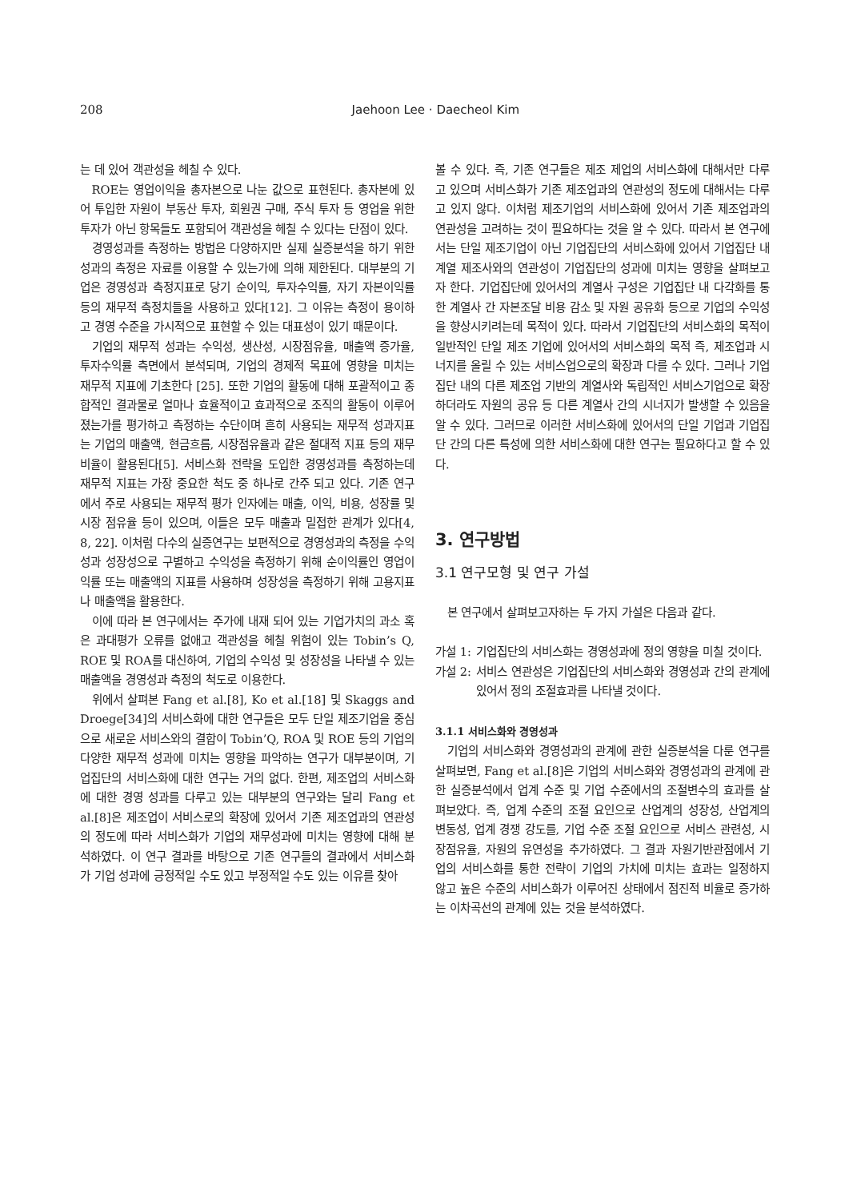208
Jaehoon Lee · Daecheol Kim
는 데 있어 객관성을 헤칠 수 있다.
ROE는 영업이익을 총자본으로 나눈 값으로 표현된다. 총자본에 있어 투입한 자원이 부동산 투자, 회원권 구매, 주식 투자 등 영업을 위한 투자가 아닌 항목들도 포함되어 객관성을 헤칠 수 있다는 단점이 있다.
경영성과를 측정하는 방법은 다양하지만 실제 실증분석을 하기 위한 성과의 측정은 자료를 이용할 수 있는가에 의해 제한된다. 대부분의 기업은 경영성과 측정지표로 당기 순이익, 투자수익률, 자기 자본이익률 등의 재무적 측정치들을 사용하고 있다[12]. 그 이유는 측정이 용이하고 경영 수준을 가시적으로 표현할 수 있는 대표성이 있기 때문이다.
기업의 재무적 성과는 수익성, 생산성, 시장점유율, 매출액 증가율, 투자수익률 측면에서 분석되며, 기업의 경제적 목표에 영향을 미치는 재무적 지표에 기초한다 [25]. 또한 기업의 활동에 대해 포괄적이고 종합적인 결과물로 얼마나 효율적이고 효과적으로 조직의 활동이 이루어졌는가를 평가하고 측정하는 수단이며 흔히 사용되는 재무적 성과지표는 기업의 매출액, 현금흐름, 시장점유율과 같은 절대적 지표 등의 재무비율이 활용된다[5]. 서비스화 전략을 도입한 경영성과를 측정하는데 재무적 지표는 가장 중요한 척도 중 하나로 간주 되고 있다. 기존 연구에서 주로 사용되는 재무적 평가 인자에는 매출, 이익, 비용, 성장률 및 시장 점유율 등이 있으며, 이들은 모두 매출과 밀접한 관계가 있다[4, 8, 22]. 이처럼 다수의 실증연구는 보편적으로 경영성과의 측정을 수익성과 성장성으로 구별하고 수익성을 측정하기 위해 순이익률인 영업이익률 또는 매출액의 지표를 사용하며 성장성을 측정하기 위해 고용지표나 매출액을 활용한다.
이에 따라 본 연구에서는 주가에 내재 되어 있는 기업가치의 과소 혹은 과대평가 오류를 없애고 객관성을 헤칠 위험이 있는 Tobin’s Q, ROE 및 ROA를 대신하여, 기업의 수익성 및 성장성을 나타낼 수 있는 매출액을 경영성과 측정의 척도로 이용한다.
위에서 살펴본 Fang et al.[8], Ko et al.[18] 및 Skaggs and Droege[34]의 서비스화에 대한 연구들은 모두 단일 제조기업을 중심으로 새로운 서비스와의 결합이 Tobin’Q, ROA 및 ROE 등의 기업의 다양한 재무적 성과에 미치는 영향을 파악하는 연구가 대부분이며, 기업집단의 서비스화에 대한 연구는 거의 없다. 한편, 제조업의 서비스화에 대한 경영 성과를 다루고 있는 대부분의 연구와는 달리 Fang et al.[8]은 제조업이 서비스로의 확장에 있어서 기존 제조업과의 연관성의 정도에 따라 서비스화가 기업의 재무성과에 미치는 영향에 대해 분석하였다. 이 연구 결과를 바탕으로 기존 연구들의 결과에서 서비스화가 기업 성과에 긍정적일 수도 있고 부정적일 수도 있는 이유를 찾아
볼 수 있다. 즉, 기존 연구들은 제조 제업의 서비스화에 대해서만 다루고 있으며 서비스화가 기존 제조업과의 연관성의 정도에 대해서는 다루고 있지 않다. 이처럼 제조기업의 서비스화에 있어서 기존 제조업과의 연관성을 고려하는 것이 필요하다는 것을 알 수 있다. 따라서 본 연구에서는 단일 제조기업이 아닌 기업집단의 서비스화에 있어서 기업집단 내 계열 제조사와의 연관성이 기업집단의 성과에 미치는 영향을 살펴보고자 한다. 기업집단에 있어서의 계열사 구성은 기업집단 내 다각화를 통한 계열사 간 자본조달 비용 감소 및 자원 공유화 등으로 기업의 수익성을 향상시키려는데 목적이 있다. 따라서 기업집단의 서비스화의 목적이 일반적인 단일 제조 기업에 있어서의 서비스화의 목적 즉, 제조업과 시너지를 올릴 수 있는 서비스업으로의 확장과 다를 수 있다. 그러나 기업 집단 내의 다른 제조업 기반의 계열사와 독립적인 서비스기업으로 확장하더라도 자원의 공유 등 다른 계열사 간의 시너지가 발생할 수 있음을 알 수 있다. 그러므로 이러한 서비스화에 있어서의 단일 기업과 기업집단 간의 다른 특성에 의한 서비스화에 대한 연구는 필요하다고 할 수 있다.
3. 연구방법
3.1 연구모형 및 연구 가설
본 연구에서 살펴보고자하는 두 가지 가설은 다음과 같다.
가설 1: 기업집단의 서비스화는 경영성과에 정의 영향을 미칠 것이다.
가설 2: 서비스 연관성은 기업집단의 서비스화와 경영성과 간의 관계에 있어서 정의 조절효과를 나타낼 것이다.
3.1.1 서비스화와 경영성과
기업의 서비스화와 경영성과의 관계에 관한 실증분석을 다룬 연구를 살펴보면, Fang et al.[8]은 기업의 서비스화와 경영성과의 관계에 관한 실증분석에서 업계 수준 및 기업 수준에서의 조절변수의 효과를 살펴보았다. 즉, 업계 수준의 조절 요인으로 산업계의 성장성, 산업계의 변동성, 업계 경쟁 강도를, 기업 수준 조절 요인으로 서비스 관련성, 시장점유율, 자원의 유연성을 추가하였다. 그 결과 자원기반관점에서 기업의 서비스화를 통한 전략이 기업의 가치에 미치는 효과는 일정하지 않고 높은 수준의 서비스화가 이루어진 상태에서 점진적 비율로 증가하는 이차곡선의 관계에 있는 것을 분석하였다.